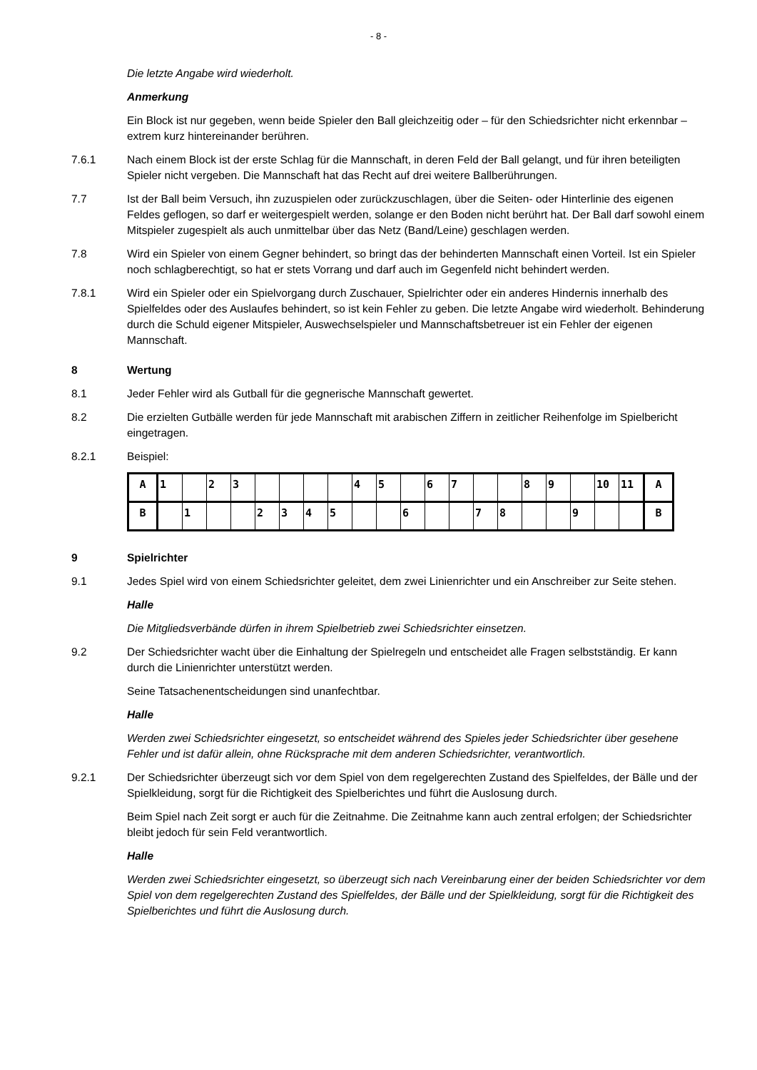- 8 -
Die letzte Angabe wird wiederholt.
Anmerkung
Ein Block ist nur gegeben, wenn beide Spieler den Ball gleichzeitig oder – für den Schiedsrichter nicht erkennbar – extrem kurz hintereinander berühren.
7.6.1 Nach einem Block ist der erste Schlag für die Mannschaft, in deren Feld der Ball gelangt, und für ihren beteiligten Spieler nicht vergeben. Die Mannschaft hat das Recht auf drei weitere Ballberührungen.
7.7 Ist der Ball beim Versuch, ihn zuzuspielen oder zurückzuschlagen, über die Seiten- oder Hinterlinie des eigenen Feldes geflogen, so darf er weitergespielt werden, solange er den Boden nicht berührt hat. Der Ball darf sowohl einem Mitspieler zugespielt als auch unmittelbar über das Netz (Band/Leine) geschlagen werden.
7.8 Wird ein Spieler von einem Gegner behindert, so bringt das der behinderten Mannschaft einen Vorteil. Ist ein Spieler noch schlagberechtigt, so hat er stets Vorrang und darf auch im Gegenfeld nicht behindert werden.
7.8.1 Wird ein Spieler oder ein Spielvorgang durch Zuschauer, Spielrichter oder ein anderes Hindernis innerhalb des Spielfeldes oder des Auslaufes behindert, so ist kein Fehler zu geben. Die letzte Angabe wird wiederholt. Behinderung durch die Schuld eigener Mitspieler, Auswechselspieler und Mannschaftsbetreuer ist ein Fehler der eigenen Mannschaft.
8 Wertung
8.1 Jeder Fehler wird als Gutball für die gegnerische Mannschaft gewertet.
8.2 Die erzielten Gutbälle werden für jede Mannschaft mit arabischen Ziffern in zeitlicher Reihenfolge im Spielbericht eingetragen.
8.2.1 Beispiel:
| A | 1 | | 2 | 3 | | | | | 4 | 5 | | 6 | 7 | | | 8 | 9 | | 10 | 11 | A |
| B | | 1 | | | 2 | 3 | 4 | 5 | | | 6 | | | 7 | 8 | | | 9 | | | B |
9 Spielrichter
9.1 Jedes Spiel wird von einem Schiedsrichter geleitet, dem zwei Linienrichter und ein Anschreiber zur Seite stehen.
Halle
Die Mitgliedsverbände dürfen in ihrem Spielbetrieb zwei Schiedsrichter einsetzen.
9.2 Der Schiedsrichter wacht über die Einhaltung der Spielregeln und entscheidet alle Fragen selbstständig. Er kann durch die Linienrichter unterstützt werden.
Seine Tatsachenentscheidungen sind unanfechtbar.
Halle
Werden zwei Schiedsrichter eingesetzt, so entscheidet während des Spieles jeder Schiedsrichter über gesehene Fehler und ist dafür allein, ohne Rücksprache mit dem anderen Schiedsrichter, verantwortlich.
9.2.1 Der Schiedsrichter überzeugt sich vor dem Spiel von dem regelgerechten Zustand des Spielfeldes, der Bälle und der Spielkleidung, sorgt für die Richtigkeit des Spielberichtes und führt die Auslosung durch.
Beim Spiel nach Zeit sorgt er auch für die Zeitnahme. Die Zeitnahme kann auch zentral erfolgen; der Schiedsrichter bleibt jedoch für sein Feld verantwortlich.
Halle
Werden zwei Schiedsrichter eingesetzt, so überzeugt sich nach Vereinbarung einer der beiden Schiedsrichter vor dem Spiel von dem regelgerechten Zustand des Spielfeldes, der Bälle und der Spielkleidung, sorgt für die Richtigkeit des Spielberichtes und führt die Auslosung durch.